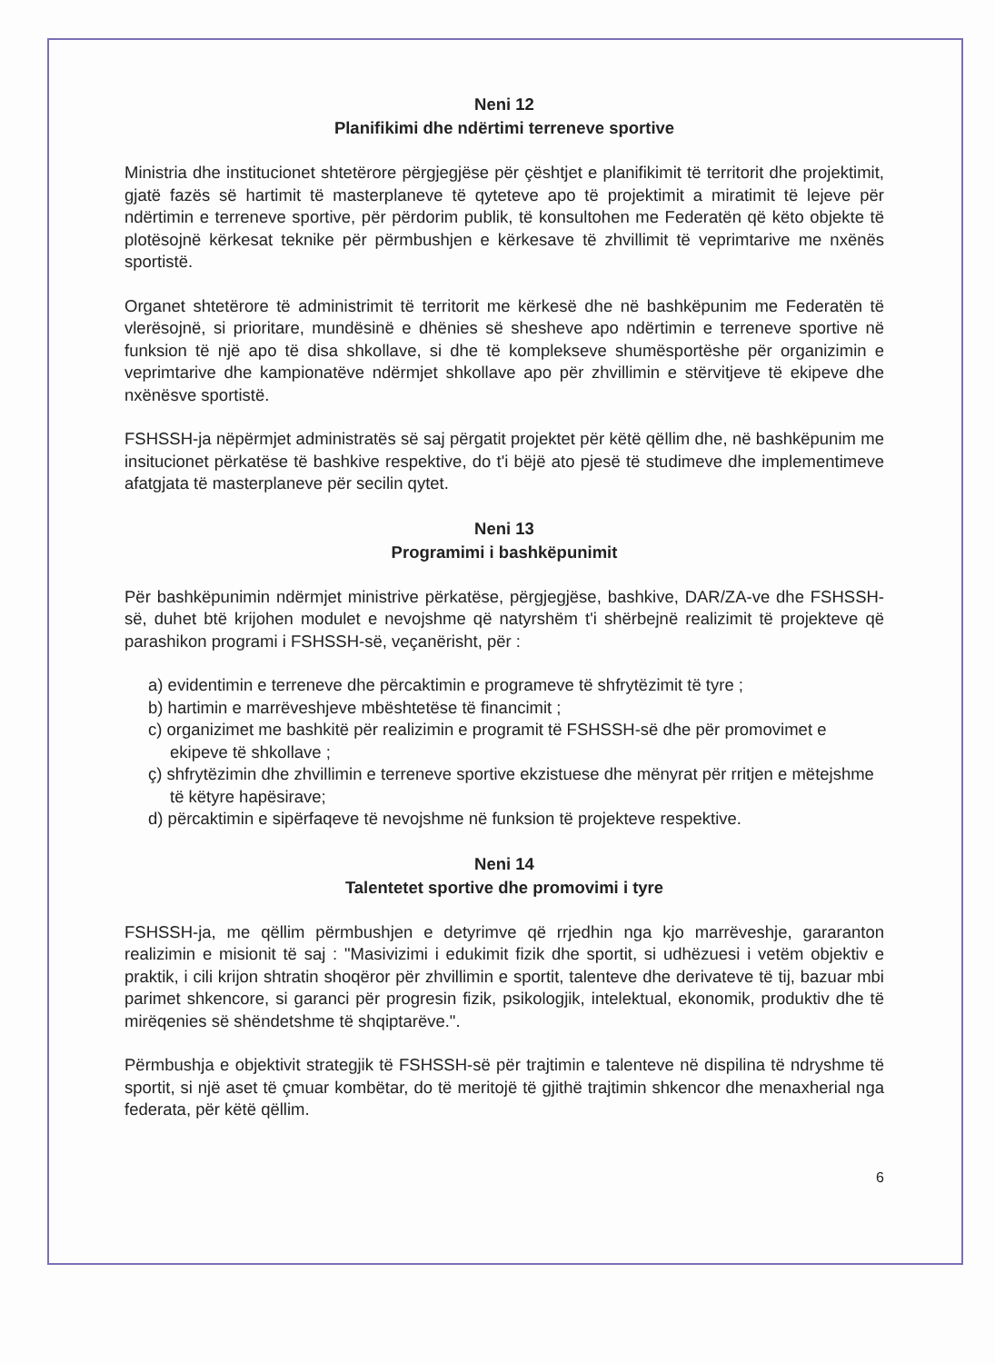Neni 12
Planifikimi dhe ndërtimi terreneve sportive
Ministria dhe institucionet shtetërore përgjegjëse për çështjet e planifikimit të territorit dhe projektimit, gjatë fazës së hartimit të masterplaneve të qyteteve apo të projektimit a miratimit të lejeve për ndërtimin e terreneve sportive, për përdorim publik, të konsultohen me Federatën që këto objekte të plotësojnë kërkesat teknike për përmbushjen e kërkesave të zhvillimit të veprimtarive me nxënës sportistë.
Organet shtetërore të administrimit të territorit me kërkesë dhe në bashkëpunim me Federatën të vlerësojnë, si prioritare, mundësinë e dhënies së shesheve apo ndërtimin e terreneve sportive në funksion të një apo të disa shkollave, si dhe të komplekseve shumësportëshe për organizimin e veprimtarive dhe kampionatëve ndërmjet shkollave apo për zhvillimin e stërvitjeve të ekipeve dhe nxënësve sportistë.
FSHSSH-ja nëpërmjet administratës së saj përgatit projektet për këtë qëllim dhe, në bashkëpunim me insitucionet përkatëse të bashkive respektive, do t'i bëjë ato pjesë të studimeve dhe implementimeve afatgjata të masterplaneve për secilin qytet.
Neni 13
Programimi i bashkëpunimit
Për bashkëpunimin ndërmjet ministrive përkatëse, përgjegjëse, bashkive, DAR/ZA-ve dhe FSHSSH-së, duhet btë krijohen modulet e nevojshme që natyrshëm t'i shërbejnë realizimit të projekteve që parashikon programi i FSHSSH-së, veçanërisht, për :
a) evidentimin e terreneve dhe përcaktimin e programeve të shfrytëzimit të tyre ;
b) hartimin e marrëveshjeve mbështetëse të financimit ;
c) organizimet me bashkitë për realizimin e programit të FSHSSH-së dhe për promovimet e ekipeve të shkollave ;
ç) shfrytëzimin dhe zhvillimin e terreneve sportive ekzistuese dhe mënyrat për rritjen e mëtejshme të këtyre hapësirave;
d) përcaktimin e sipërfaqeve të nevojshme në funksion të projekteve respektive.
Neni 14
Talentetet sportive dhe promovimi i tyre
FSHSSH-ja, me qëllim përmbushjen e detyrimve që rrjedhin nga kjo marrëveshje, gararanton realizimin e misionit të saj : "Masivizimi i edukimit fizik dhe sportit, si udhëzuesi i vetëm objektiv e praktik, i cili krijon shtratin shoqëror për zhvillimin e sportit, talenteve dhe derivateve të tij, bazuar mbi parimet shkencore, si garanci për progresin fizik, psikologjik, intelektual, ekonomik, produktiv dhe të mirëqenies së shëndetshme të shqiptarëve.".
Përmbushja e objektivit strategjik të FSHSSH-së për trajtimin e talenteve në dispilina të ndryshme të sportit, si një aset të çmuar kombëtar, do të meritojë të gjithë trajtimin shkencor dhe menaxherial nga federata, për këtë qëllim.
6